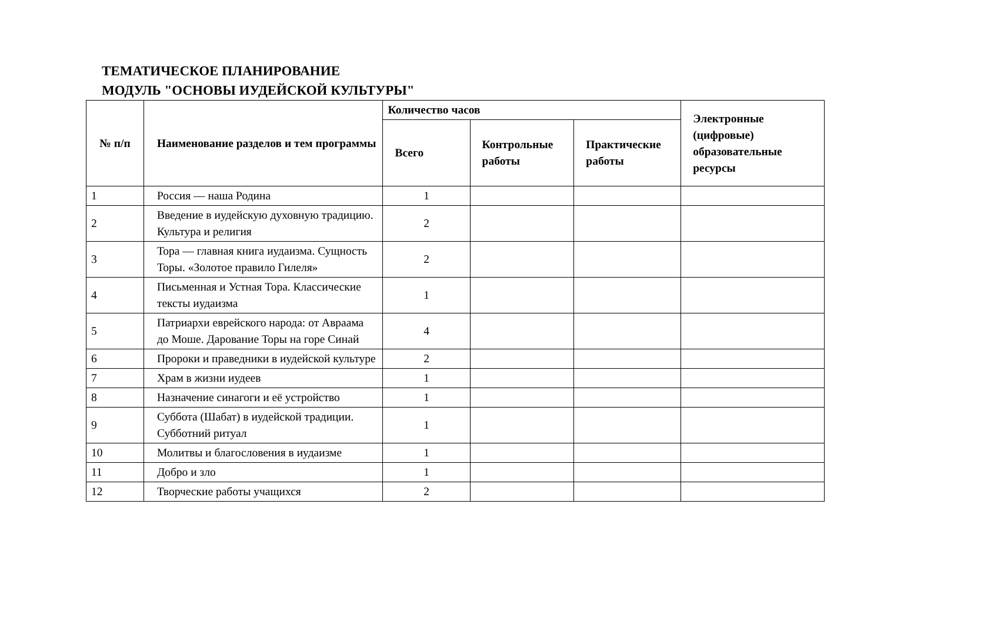ТЕМАТИЧЕСКОЕ ПЛАНИРОВАНИЕ
МОДУЛЬ "ОСНОВЫ ИУДЕЙСКОЙ КУЛЬТУРЫ"
| № п/п | Наименование разделов и тем программы | Количество часов | | | Электронные (цифровые) образовательные ресурсы |
| --- | --- | --- | --- | --- | --- |
| | | Всего | Контрольные работы | Практические работы | |
| 1 | Россия — наша Родина | 1 | | | |
| 2 | Введение в иудейскую духовную традицию. Культура и религия | 2 | | | |
| 3 | Тора — главная книга иудаизма. Сущность Торы. «Золотое правило Гилеля» | 2 | | | |
| 4 | Письменная и Устная Тора. Классические тексты иудаизма | 1 | | | |
| 5 | Патриархи еврейского народа: от Авраама до Моше. Дарование Торы на горе Синай | 4 | | | |
| 6 | Пророки и праведники в иудейской культуре | 2 | | | |
| 7 | Храм в жизни иудеев | 1 | | | |
| 8 | Назначение синагоги и её устройство | 1 | | | |
| 9 | Суббота (Шабат) в иудейской традиции. Субботний ритуал | 1 | | | |
| 10 | Молитвы и благословения в иудаизме | 1 | | | |
| 11 | Добро и зло | 1 | | | |
| 12 | Творческие работы учащихся | 2 | | | |